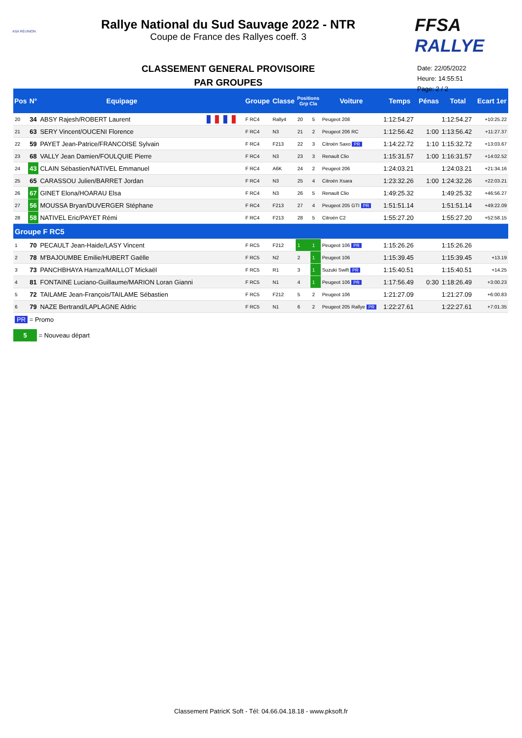ASA RÉUNION
Rallye National du Sud Sauvage 2022 - NTR
Coupe de France des Rallyes coeff. 3
CLASSEMENT GENERAL PROVISOIRE
PAR GROUPES
FFSA RALLYE
Date: 22/05/2022
Heure: 14:55:51
Page: 2 / 2
| Pos | N° | Equipage | | Groupe | Classe | Positions Grp Cla | | Voiture | Temps | Pénas | Total | Ecart 1er |
| --- | --- | --- | --- | --- | --- | --- | --- | --- | --- | --- | --- | --- |
| 20 | 34 | ABSY Rajesh/ROBERT Laurent | | F RC4 | Rally4 | 20 | 5 | Peugeot 208 | 1:12:54.27 | | 1:12:54.27 | +10:25.22 |
| 21 | 63 | SERY Vincent/OUCENI Florence | | F RC4 | N3 | 21 | 2 | Peugeot 206 RC | 1:12:56.42 | 1:00 | 1:13:56.42 | +11:27.37 |
| 22 | 59 | PAYET Jean-Patrice/FRANCOISE Sylvain | | F RC4 | F213 | 22 | 3 | Citroën Saxo PR | 1:14:22.72 | 1:10 | 1:15:32.72 | +13:03.67 |
| 23 | 68 | VALLY Jean Damien/FOULQUIE Pierre | | F RC4 | N3 | 23 | 3 | Renault Clio | 1:15:31.57 | 1:00 | 1:16:31.57 | +14:02.52 |
| 24 | 43 | CLAIN Sébastien/NATIVEL Emmanuel | | F RC4 | A6K | 24 | 2 | Peugeot 206 | 1:24:03.21 | | 1:24:03.21 | +21:34.16 |
| 25 | 65 | CARASSOU Julien/BARRET Jordan | | F RC4 | N3 | 25 | 4 | Citroën Xsara | 1:23:32.26 | 1:00 | 1:24:32.26 | +22:03.21 |
| 26 | 67 | GINET Elona/HOARAU Elsa | | F RC4 | N3 | 26 | 5 | Renault Clio | 1:49:25.32 | | 1:49:25.32 | +46:56.27 |
| 27 | 56 | MOUSSA Bryan/DUVERGER Stéphane | | F RC4 | F213 | 27 | 4 | Peugeot 205 GTI PR | 1:51:51.14 | | 1:51:51.14 | +49:22.09 |
| 28 | 58 | NATIVEL Eric/PAYET Rémi | | F RC4 | F213 | 28 | 5 | Citroën C2 | 1:55:27.20 | | 1:55:27.20 | +52:58.15 |
| Groupe F RC5 | | | | | | | | | | | | |
| 1 | 70 | PECAULT Jean-Haide/LASY Vincent | | F RC5 | F212 | 1 | 1 | Peugeot 106 PR | 1:15:26.26 | | 1:15:26.26 | |
| 2 | 78 | M'BAJOUMBE Emilie/HUBERT Gaëlle | | F RC5 | N2 | 2 | 1 | Peugeot 106 | 1:15:39.45 | | 1:15:39.45 | +13.19 |
| 3 | 73 | PANCHBHAYA Hamza/MAILLOT Mickaël | | F RC5 | R1 | 3 | 1 | Suzuki Swift PR | 1:15:40.51 | | 1:15:40.51 | +14.25 |
| 4 | 81 | FONTAINE Luciano-Guillaume/MARION Loran Gianni | | F RC5 | N1 | 4 | 1 | Peugeot 106 PR | 1:17:56.49 | 0:30 | 1:18:26.49 | +3:00.23 |
| 5 | 72 | TAILAME Jean-François/TAILAME Sébastien | | F RC5 | F212 | 5 | 2 | Peugeot 106 | 1:21:27.09 | | 1:21:27.09 | +6:00.83 |
| 6 | 79 | NAZE Bertrand/LAPLAGNE Aldric | | F RC5 | N1 | 6 | 2 | Peugeot 205 Rallye PR | 1:22:27.61 | | 1:22:27.61 | +7:01.35 |
PR = Promo
5 = Nouveau départ
Classement PatricK Soft - Tél: 04.66.04.18.18 - www.pksoft.fr